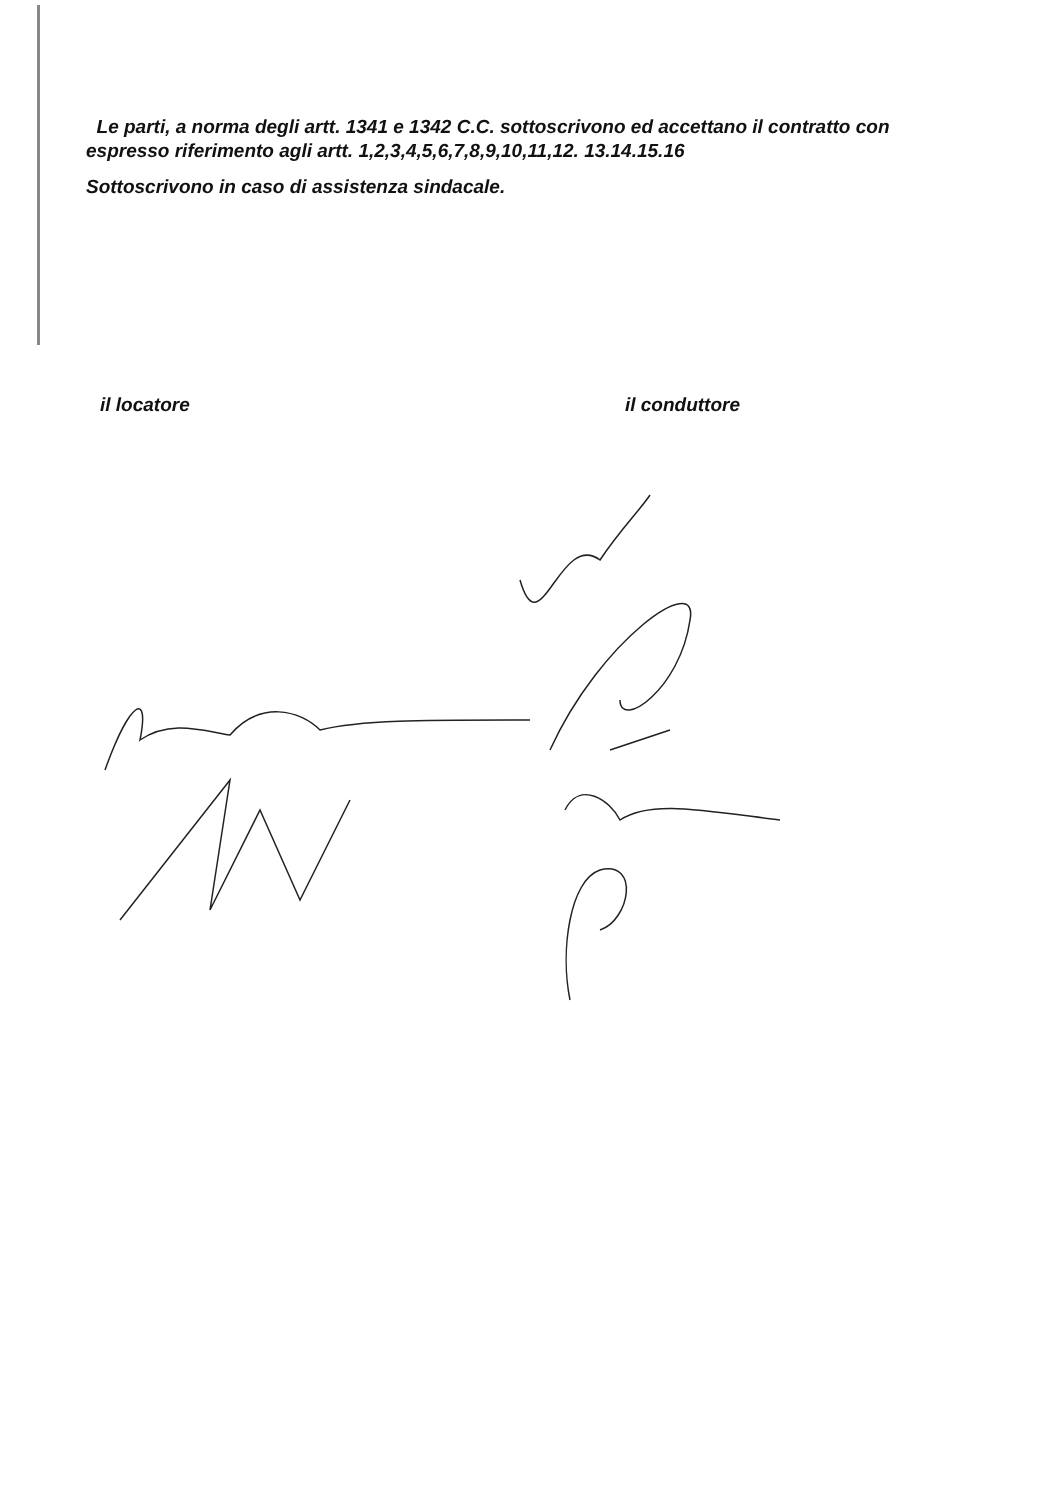Le parti, a norma degli artt. 1341 e 1342 C.C. sottoscrivono ed accettano il contratto con espresso riferimento agli artt. 1,2,3,4,5,6,7,8,9,10,11,12. 13.14.15.16
Sottoscrivono in caso di assistenza sindacale.
il locatore il conduttore